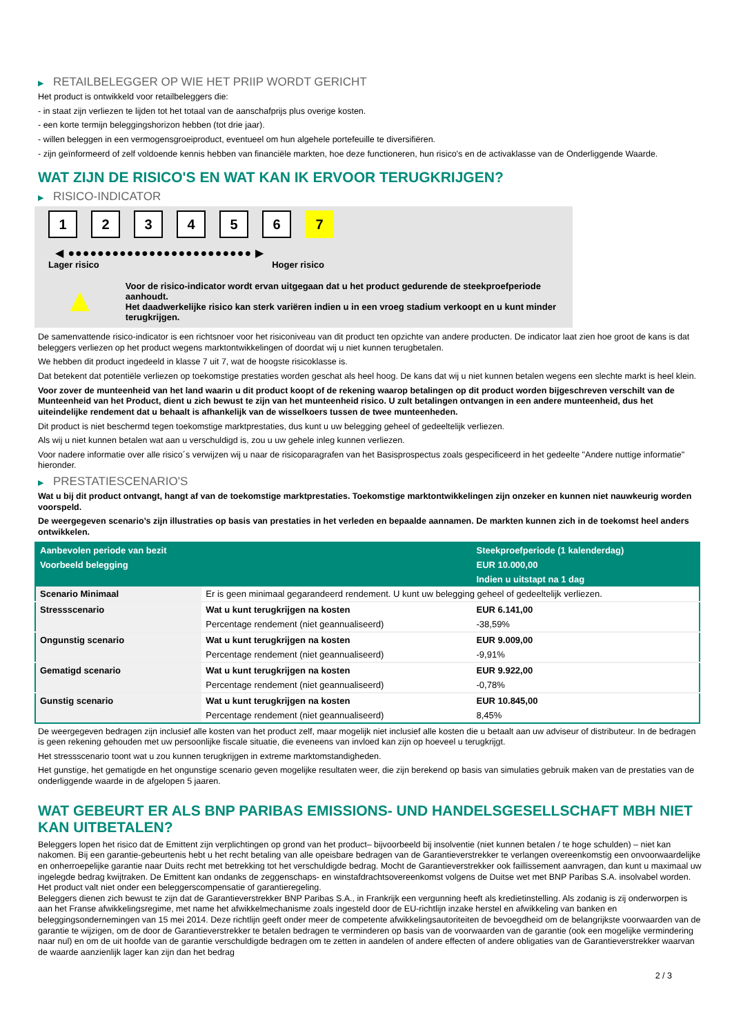▶ RETAILBELEGGER OP WIE HET PRIIP WORDT GERICHT
Het product is ontwikkeld voor retailbeleggers die:
- in staat zijn verliezen te lijden tot het totaal van de aanschafprijs plus overige kosten.
- een korte termijn beleggingshorizon hebben (tot drie jaar).
- willen beleggen in een vermogensgroeiproduct, eventueel om hun algehele portefeuille te diversifiëren.
- zijn geïnformeerd of zelf voldoende kennis hebben van financiële markten, hoe deze functioneren, hun risico's en de activaklasse van de Onderliggende Waarde.
WAT ZIJN DE RISICO'S EN WAT KAN IK ERVOOR TERUGKRIJGEN?
▶ RISICO-INDICATOR
1 2 3 4 5 6 7
◀ ●●●●●●●●●●●●●●●●●●●●●●●●● ▶
Lager risico Hoger risico
▲
Voor de risico-indicator wordt ervan uitgegaan dat u het product gedurende de steekproefperiode aanhoudt.
Het daadwerkelijke risico kan sterk variëren indien u in een vroeg stadium verkoopt en u kunt minder terugkrijgen.
De samenvattende risico-indicator is een richtsnoer voor het risiconiveau van dit product ten opzichte van andere producten. De indicator laat zien hoe groot de kans is dat beleggers verliezen op het product wegens marktontwikkelingen of doordat wij u niet kunnen terugbetalen.
We hebben dit product ingedeeld in klasse 7 uit 7, wat de hoogste risicoklasse is.
Dat betekent dat potentiële verliezen op toekomstige prestaties worden geschat als heel hoog. De kans dat wij u niet kunnen betalen wegens een slechte markt is heel klein.
Voor zover de munteenheid van het land waarin u dit product koopt of de rekening waarop betalingen op dit product worden bijgeschreven verschilt van de Munteenheid van het Product, dient u zich bewust te zijn van het munteenheid risico. U zult betalingen ontvangen in een andere munteenheid, dus het uiteindelijke rendement dat u behaalt is afhankelijk van de wisselkoers tussen de twee munteenheden.
Dit product is niet beschermd tegen toekomstige marktprestaties, dus kunt u uw belegging geheel of gedeeltelijk verliezen.
Als wij u niet kunnen betalen wat aan u verschuldigd is, zou u uw gehele inleg kunnen verliezen.
Voor nadere informatie over alle risico´s verwijzen wij u naar de risicoparagrafen van het Basisprospectus zoals gespecificeerd in het gedeelte "Andere nuttige informatie" hieronder.
▶ PRESTATIESCENARIO'S
Wat u bij dit product ontvangt, hangt af van de toekomstige marktprestaties. Toekomstige marktontwikkelingen zijn onzeker en kunnen niet nauwkeurig worden voorspeld.
De weergegeven scenario’s zijn illustraties op basis van prestaties in het verleden en bepaalde aannamen. De markten kunnen zich in de toekomst heel anders ontwikkelen.
| Aanbevolen periode van bezit | | Steekproefperiode (1 kalenderdag) |
| --- | --- | --- |
| Voorbeeld belegging | | EUR 10.000,00 |
| | | Indien u uitstapt na 1 dag |
| Scenario Minimaal | Er is geen minimaal gegarandeerd rendement. U kunt uw belegging geheel of gedeeltelijk verliezen. | |
| Stressscenario | Wat u kunt terugkrijgen na kosten | EUR 6.141,00 |
| | Percentage rendement (niet geannualiseerd) | -38,59% |
| Ongunstig scenario | Wat u kunt terugkrijgen na kosten | EUR 9.009,00 |
| | Percentage rendement (niet geannualiseerd) | -9,91% |
| Gematigd scenario | Wat u kunt terugkrijgen na kosten | EUR 9.922,00 |
| | Percentage rendement (niet geannualiseerd) | -0,78% |
| Gunstig scenario | Wat u kunt terugkrijgen na kosten | EUR 10.845,00 |
| | Percentage rendement (niet geannualiseerd) | 8,45% |
De weergegeven bedragen zijn inclusief alle kosten van het product zelf, maar mogelijk niet inclusief alle kosten die u betaalt aan uw adviseur of distributeur. In de bedragen is geen rekening gehouden met uw persoonlijke fiscale situatie, die eveneens van invloed kan zijn op hoeveel u terugkrijgt.
Het stressscenario toont wat u zou kunnen terugkrijgen in extreme marktomstandigheden.
Het gunstige, het gematigde en het ongunstige scenario geven mogelijke resultaten weer, die zijn berekend op basis van simulaties gebruik maken van de prestaties van de onderliggende waarde in de afgelopen 5 jaaren.
WAT GEBEURT ER ALS BNP PARIBAS EMISSIONS- UND HANDELSGESELLSCHAFT MBH NIET KAN UITBETALEN?
Beleggers lopen het risico dat de Emittent zijn verplichtingen op grond van het product– bijvoorbeeld bij insolventie (niet kunnen betalen / te hoge schulden) – niet kan nakomen. Bij een garantie-gebeurtenis hebt u het recht betaling van alle opeisbare bedragen van de Garantieverstrekker te verlangen overeenkomstig een onvoorwaardelijke en onherroepelijke garantie naar Duits recht met betrekking tot het verschuldigde bedrag. Mocht de Garantieverstrekker ook faillissement aanvragen, dan kunt u maximaal uw ingelegde bedrag kwijtraken. De Emittent kan ondanks de zeggenschaps- en winstafdrachtsovereenkomst volgens de Duitse wet met BNP Paribas S.A. insolvabel worden. Het product valt niet onder een beleggerscompensatie of garantieregeling.
Beleggers dienen zich bewust te zijn dat de Garantieverstrekker BNP Paribas S.A., in Frankrijk een vergunning heeft als kredietinstelling. Als zodanig is zij onderworpen is aan het Franse afwikkelingsregime, met name het afwikkelmechanisme zoals ingesteld door de EU-richtlijn inzake herstel en afwikkeling van banken en beleggingsondernemingen van 15 mei 2014. Deze richtlijn geeft onder meer de competente afwikkelingsautoriteiten de bevoegdheid om de belangrijkste voorwaarden van de garantie te wijzigen, om de door de Garantieverstrekker te betalen bedragen te verminderen op basis van de voorwaarden van de garantie (ook een mogelijke vermindering naar nul) en om de uit hoofde van de garantie verschuldigde bedragen om te zetten in aandelen of andere effecten of andere obligaties van de Garantieverstrekker waarvan de waarde aanzienlijk lager kan zijn dan het bedrag
2 / 3